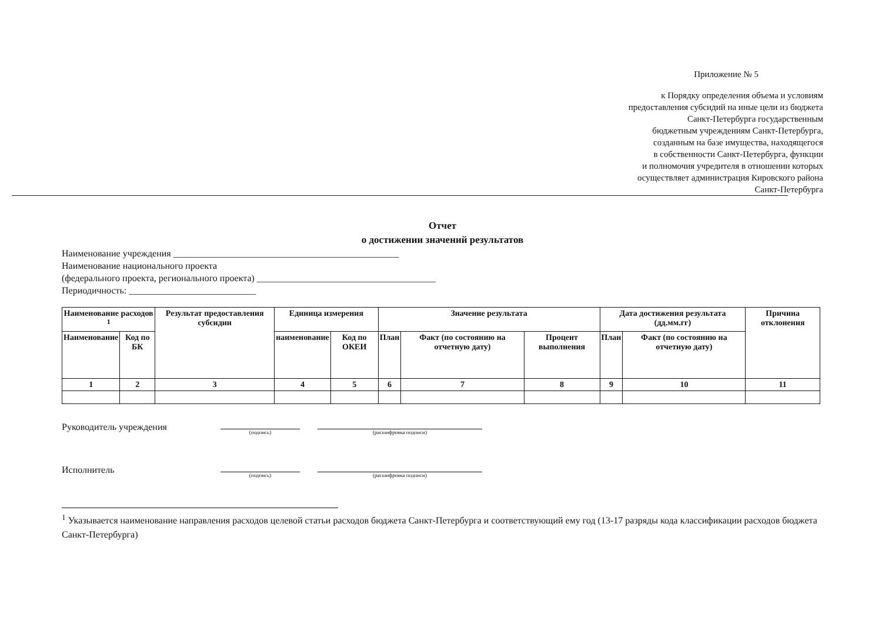Приложение № 5
к Порядку определения объема и условиям
предоставления субсидий на иные цели из бюджета
Санкт-Петербурга государственным
бюджетным учреждениям Санкт-Петербурга,
созданным на базе имущества, находящегося
в собственности Санкт-Петербурга, функции
и полномочия учредителя в отношении которых
осуществляет администрация Кировского района
Санкт-Петербурга
Отчет
о достижении значений результатов
Наименование учреждения ________________________________________________
Наименование национального проекта
(федерального проекта, регионального проекта) ______________________________________
Периодичность: ___________________________
| Наименование расходов <sup>1</sup> | | Результат предоставления субсидии | Единица измерения | | Значение результата | | | Дата достижения результата (дд.мм.гг) | | Причина отклонения |
| --- | --- | --- | --- | --- | --- | --- | --- | --- | --- | --- |
| Наименование | Код по БК | | наименование | Код по ОКЕИ | План | Факт (по состоянию на отчетную дату) | Процент выполнения | План | Факт (по состоянию на отчетную дату) | |
| 1 | 2 | 3 | 4 | 5 | 6 | 7 | 8 | 9 | 10 | 11 |
Руководитель учреждения
(подпись) (расшифровка подписи)
Исполнитель
(подпись) (расшифровка подписи)
<sup>1</sup> Указывается наименование направления расходов целевой статьи расходов бюджета Санкт-Петербурга и соответствующий ему год (13-17 разряды кода классификации расходов бюджета Санкт-Петербурга)